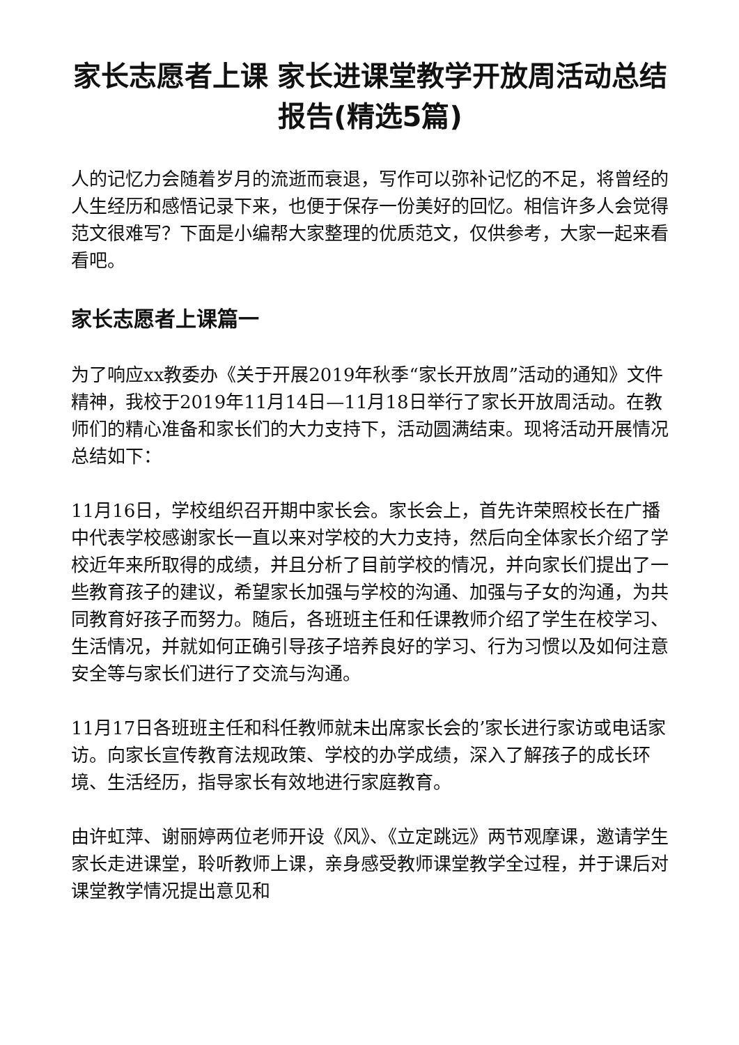家长志愿者上课 家长进课堂教学开放周活动总结报告(精选5篇)
人的记忆力会随着岁月的流逝而衰退，写作可以弥补记忆的不足，将曾经的人生经历和感悟记录下来，也便于保存一份美好的回忆。相信许多人会觉得范文很难写？下面是小编帮大家整理的优质范文，仅供参考，大家一起来看看吧。
家长志愿者上课篇一
为了响应xx教委办《关于开展2019年秋季“家长开放周”活动的通知》文件精神，我校于2019年11月14日—11月18日举行了家长开放周活动。在教师们的精心准备和家长们的大力支持下，活动圆满结束。现将活动开展情况总结如下：
11月16日，学校组织召开期中家长会。家长会上，首先许荣照校长在广播中代表学校感谢家长一直以来对学校的大力支持，然后向全体家长介绍了学校近年来所取得的成绩，并且分析了目前学校的情况，并向家长们提出了一些教育孩子的建议，希望家长加强与学校的沟通、加强与子女的沟通，为共同教育好孩子而努力。随后，各班班主任和任课教师介绍了学生在校学习、生活情况，并就如何正确引导孩子培养良好的学习、行为习惯以及如何注意安全等与家长们进行了交流与沟通。
11月17日各班班主任和科任教师就未出席家长会的’家长进行家访或电话家访。向家长宣传教育法规政策、学校的办学成绩，深入了解孩子的成长环境、生活经历，指导家长有效地进行家庭教育。
由许虹萍、谢丽婷两位老师开设《风》、《立定跳远》两节观摩课，邀请学生家长走进课堂，聆听教师上课，亲身感受教师课堂教学全过程，并于课后对课堂教学情况提出意见和